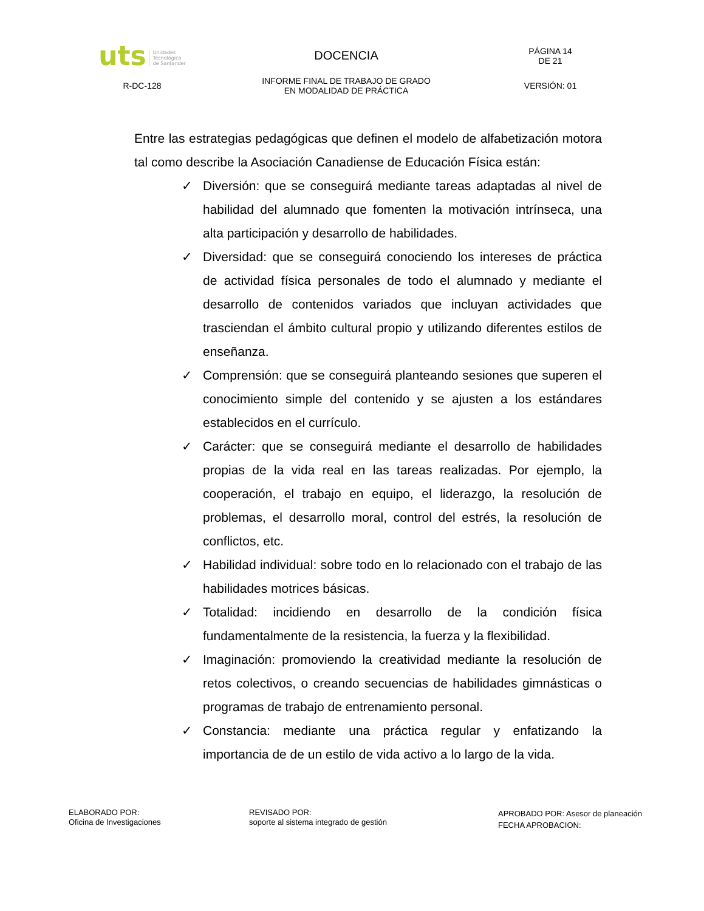| uts Unidades Tecnológica de Santander | DOCENCIA | PÁGINA 14 DE 21 |
| R-DC-128 | INFORME FINAL DE TRABAJO DE GRADO EN MODALIDAD DE PRÁCTICA | VERSIÓN: 01 |
Entre las estrategias pedagógicas que definen el modelo de alfabetización motora tal como describe la Asociación Canadiense de Educación Física están:
✓ Diversión: que se conseguirá mediante tareas adaptadas al nivel de habilidad del alumnado que fomenten la motivación intrínseca, una alta participación y desarrollo de habilidades.
✓ Diversidad: que se conseguirá conociendo los intereses de práctica de actividad física personales de todo el alumnado y mediante el desarrollo de contenidos variados que incluyan actividades que trasciendan el ámbito cultural propio y utilizando diferentes estilos de enseñanza.
✓ Comprensión: que se conseguirá planteando sesiones que superen el conocimiento simple del contenido y se ajusten a los estándares establecidos en el currículo.
✓ Carácter: que se conseguirá mediante el desarrollo de habilidades propias de la vida real en las tareas realizadas. Por ejemplo, la cooperación, el trabajo en equipo, el liderazgo, la resolución de problemas, el desarrollo moral, control del estrés, la resolución de conflictos, etc.
✓ Habilidad individual: sobre todo en lo relacionado con el trabajo de las habilidades motrices básicas.
✓ Totalidad: incidiendo en desarrollo de la condición física fundamentalmente de la resistencia, la fuerza y la flexibilidad.
✓ Imaginación: promoviendo la creatividad mediante la resolución de retos colectivos, o creando secuencias de habilidades gimnásticas o programas de trabajo de entrenamiento personal.
✓ Constancia: mediante una práctica regular y enfatizando la importancia de de un estilo de vida activo a lo largo de la vida.
ELABORADO POR:
Oficina de Investigaciones
REVISADO POR:
soporte al sistema integrado de gestión
APROBADO POR: Asesor de planeación
FECHA APROBACION: